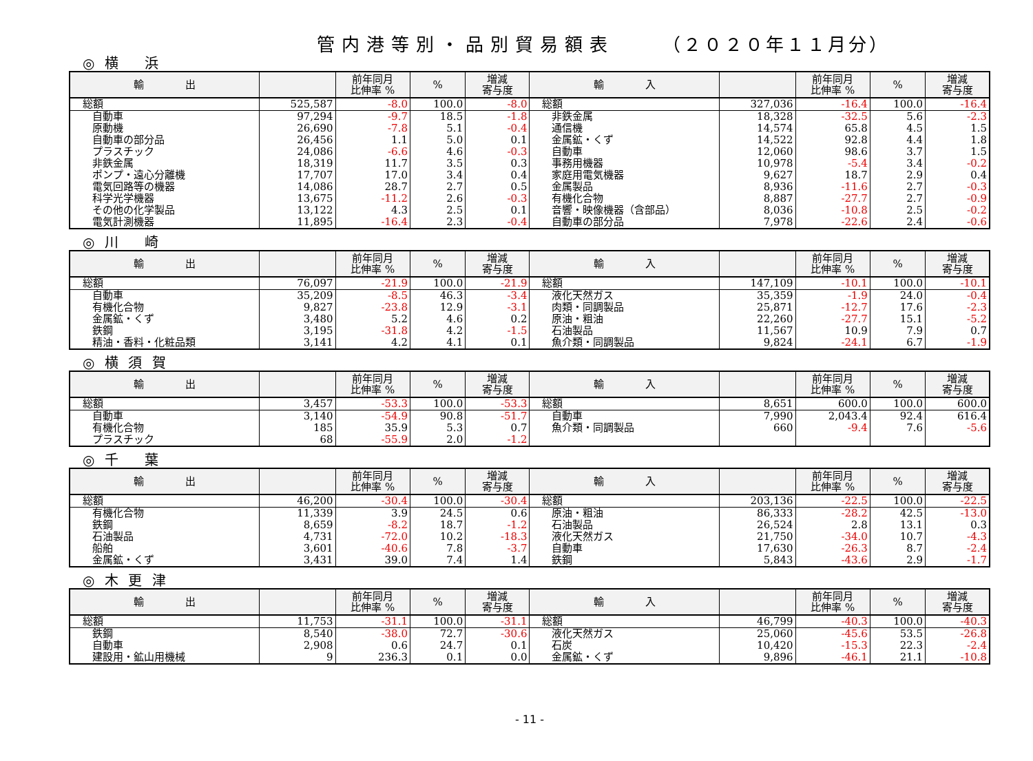管内港等別・品別貿易額表 （２０２０年１１月分）
◎ 横　 浜
| 輸 出 | | 前年同月 比伸率 % | % | 増減 寄与度 | 輸 入 | | 前年同月 比伸率 % | % | 増減 寄与度 |
| --- | --- | --- | --- | --- | --- | --- | --- | --- | --- |
| 総額 | 525,587 | -8.0 | 100.0 | -8.0 | 総額 | 327,036 | -16.4 | 100.0 | -16.4 |
| 自動車 | 97,294 | -9.7 | 18.5 | -1.8 | 非鉄金属 | 18,328 | -32.5 | 5.6 | -2.3 |
| 原動機 | 26,690 | -7.8 | 5.1 | -0.4 | 通信機 | 14,574 | 65.8 | 4.5 | 1.5 |
| 自動車の部分品 | 26,456 | 1.1 | 5.0 | 0.1 | 金属鉱・くず | 14,522 | 92.8 | 4.4 | 1.8 |
| プラスチック | 24,086 | -6.6 | 4.6 | -0.3 | 自動車 | 12,060 | 98.6 | 3.7 | 1.5 |
| 非鉄金属 | 18,319 | 11.7 | 3.5 | 0.3 | 事務用機器 | 10,978 | -5.4 | 3.4 | -0.2 |
| ポンプ・遠心分離機 | 17,707 | 17.0 | 3.4 | 0.4 | 家庭用電気機器 | 9,627 | 18.7 | 2.9 | 0.4 |
| 電気回路等の機器 | 14,086 | 28.7 | 2.7 | 0.5 | 金属製品 | 8,936 | -11.6 | 2.7 | -0.3 |
| 科学光学機器 | 13,675 | -11.2 | 2.6 | -0.3 | 有機化合物 | 8,887 | -27.7 | 2.7 | -0.9 |
| その他の化学製品 | 13,122 | 4.3 | 2.5 | 0.1 | 音響・映像機器（含部品） | 8,036 | -10.8 | 2.5 | -0.2 |
| 電気計測機器 | 11,895 | -16.4 | 2.3 | -0.4 | 自動車の部分品 | 7,978 | -22.6 | 2.4 | -0.6 |
◎ 川　 崎
| 輸 出 | | 前年同月 比伸率 % | % | 増減 寄与度 | 輸 入 | | 前年同月 比伸率 % | % | 増減 寄与度 |
| --- | --- | --- | --- | --- | --- | --- | --- | --- | --- |
| 総額 | 76,097 | -21.9 | 100.0 | -21.9 | 総額 | 147,109 | -10.1 | 100.0 | -10.1 |
| 自動車 | 35,209 | -8.5 | 46.3 | -3.4 | 液化天然ガス | 35,359 | -1.9 | 24.0 | -0.4 |
| 有機化合物 | 9,827 | -23.8 | 12.9 | -3.1 | 肉類・同調製品 | 25,871 | -12.7 | 17.6 | -2.3 |
| 金属鉱・くず | 3,480 | 5.2 | 4.6 | 0.2 | 原油・粗油 | 22,260 | -27.7 | 15.1 | -5.2 |
| 鉄鋼 | 3,195 | -31.8 | 4.2 | -1.5 | 石油製品 | 11,567 | 10.9 | 7.9 | 0.7 |
| 精油・香料・化粧品類 | 3,141 | 4.2 | 4.1 | 0.1 | 魚介類・同調製品 | 9,824 | -24.1 | 6.7 | -1.9 |
◎ 横 須 賀
| 輸 出 | | 前年同月 比伸率 % | % | 増減 寄与度 | 輸 入 | | 前年同月 比伸率 % | % | 増減 寄与度 |
| --- | --- | --- | --- | --- | --- | --- | --- | --- | --- |
| 総額 | 3,457 | -53.3 | 100.0 | -53.3 | 総額 | 8,651 | 600.0 | 100.0 | 600.0 |
| 自動車 | 3,140 | -54.9 | 90.8 | -51.7 | 自動車 | 7,990 | 2,043.4 | 92.4 | 616.4 |
| 有機化合物 | 185 | 35.9 | 5.3 | 0.7 | 魚介類・同調製品 | 660 | -9.4 | 7.6 | -5.6 |
| プラスチック | 68 | -55.9 | 2.0 | -1.2 | | | | | |
◎ 千　 葉
| 輸 出 | | 前年同月 比伸率 % | % | 増減 寄与度 | 輸 入 | | 前年同月 比伸率 % | % | 増減 寄与度 |
| --- | --- | --- | --- | --- | --- | --- | --- | --- | --- |
| 総額 | 46,200 | -30.4 | 100.0 | -30.4 | 総額 | 203,136 | -22.5 | 100.0 | -22.5 |
| 有機化合物 | 11,339 | 3.9 | 24.5 | 0.6 | 原油・粗油 | 86,333 | -28.2 | 42.5 | -13.0 |
| 鉄鋼 | 8,659 | -8.2 | 18.7 | -1.2 | 石油製品 | 26,524 | 2.8 | 13.1 | 0.3 |
| 石油製品 | 4,731 | -72.0 | 10.2 | -18.3 | 液化天然ガス | 21,750 | -34.0 | 10.7 | -4.3 |
| 船舶 | 3,601 | -40.6 | 7.8 | -3.7 | 自動車 | 17,630 | -26.3 | 8.7 | -2.4 |
| 金属鉱・くず | 3,431 | 39.0 | 7.4 | 1.4 | 鉄鋼 | 5,843 | -43.6 | 2.9 | -1.7 |
◎ 木 更 津
| 輸 出 | | 前年同月 比伸率 % | % | 増減 寄与度 | 輸 入 | | 前年同月 比伸率 % | % | 増減 寄与度 |
| --- | --- | --- | --- | --- | --- | --- | --- | --- | --- |
| 総額 | 11,753 | -31.1 | 100.0 | -31.1 | 総額 | 46,799 | -40.3 | 100.0 | -40.3 |
| 鉄鋼 | 8,540 | -38.0 | 72.7 | -30.6 | 液化天然ガス | 25,060 | -45.6 | 53.5 | -26.8 |
| 自動車 | 2,908 | 0.6 | 24.7 | 0.1 | 石炭 | 10,420 | -15.3 | 22.3 | -2.4 |
| 建設用・鉱山用機械 | 9 | 236.3 | 0.1 | 0.0 | 金属鉱・くず | 9,896 | -46.1 | 21.1 | -10.8 |
- 11 -